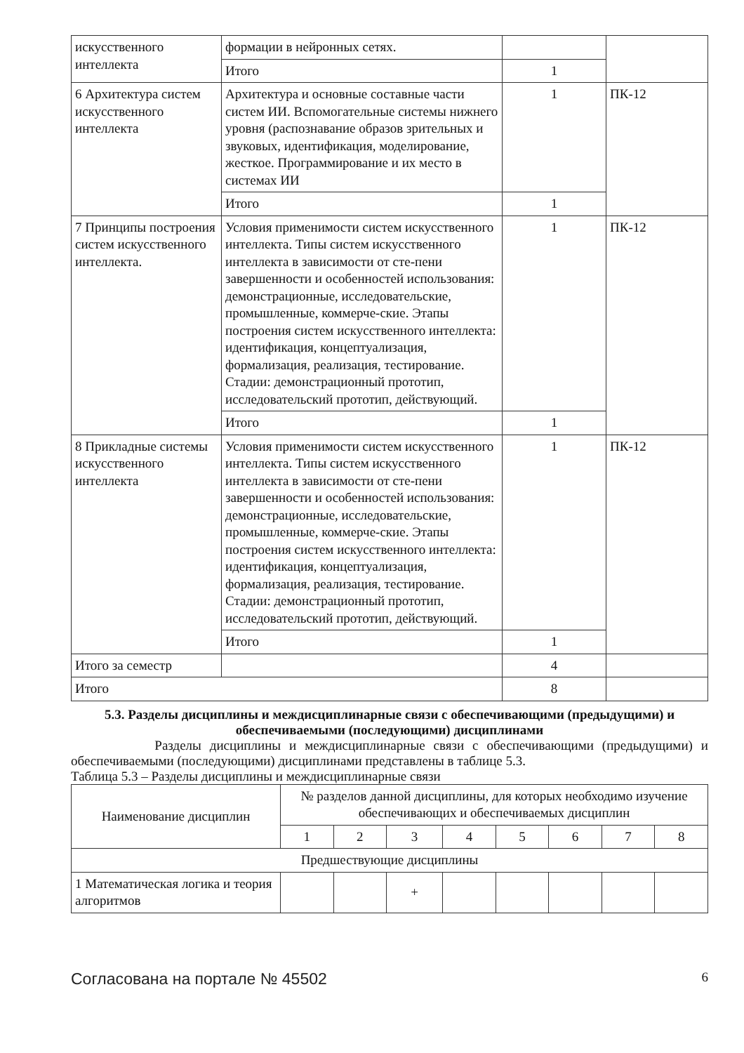| искусственного интеллекта | формации в нейронных сетях. | | |
| | Итого | 1 | |
| 6 Архитектура систем искусственного интеллекта | Архитектура и основные составные части систем ИИ. Вспомогательные системы нижнего уровня (распознавание образов зрительных и звуковых, идентификация, моделирование, жесткое. Программирование и их место в системах ИИ | 1 | ПК-12 |
| | Итого | 1 | |
| 7 Принципы построения систем искусственного интеллекта. | Условия применимости систем искусственного интеллекта. Типы систем искусственного интеллекта в зависимости от сте-пени завершенности и особенностей использования: демонстрационные, исследовательские, промышленные, коммерче-ские. Этапы построения систем искусственного интеллекта: идентификация, концептуализация, формализация, реализация, тестирование. Стадии: демонстрационный прототип, исследовательский прототип, действующий. | 1 | ПК-12 |
| | Итого | 1 | |
| 8 Прикладные системы искусственного интеллекта | Условия применимости систем искусственного интеллекта. Типы систем искусственного интеллекта в зависимости от сте-пени завершенности и особенностей использования: демонстрационные, исследовательские, промышленные, коммерче-ские. Этапы построения систем искусственного интеллекта: идентификация, концептуализация, формализация, реализация, тестирование. Стадии: демонстрационный прототип, исследовательский прототип, действующий. | 1 | ПК-12 |
| | Итого | 1 | |
| Итого за семестр | | 4 | |
| Итого | | 8 | |
5.3. Разделы дисциплины и междисциплинарные связи с обеспечивающими (предыдущими) и обеспечиваемыми (последующими) дисциплинами
Разделы дисциплины и междисциплинарные связи с обеспечивающими (предыдущими) и обеспечиваемыми (последующими) дисциплинами представлены в таблице 5.3.
Таблица 5.3 – Разделы дисциплины и междисциплинарные связи
| Наименование дисциплин | № разделов данной дисциплины, для которых необходимо изучение обеспечивающих и обеспечиваемых дисциплин | | | | | | | |
| --- | --- | --- | --- | --- | --- | --- | --- | --- |
| | 1 | 2 | 3 | 4 | 5 | 6 | 7 | 8 |
| Предшествующие дисциплины | | | | | | | | |
| 1 Математическая логика и теория алгоритмов | | | + | | | | | |
Согласована на портале № 45502 6